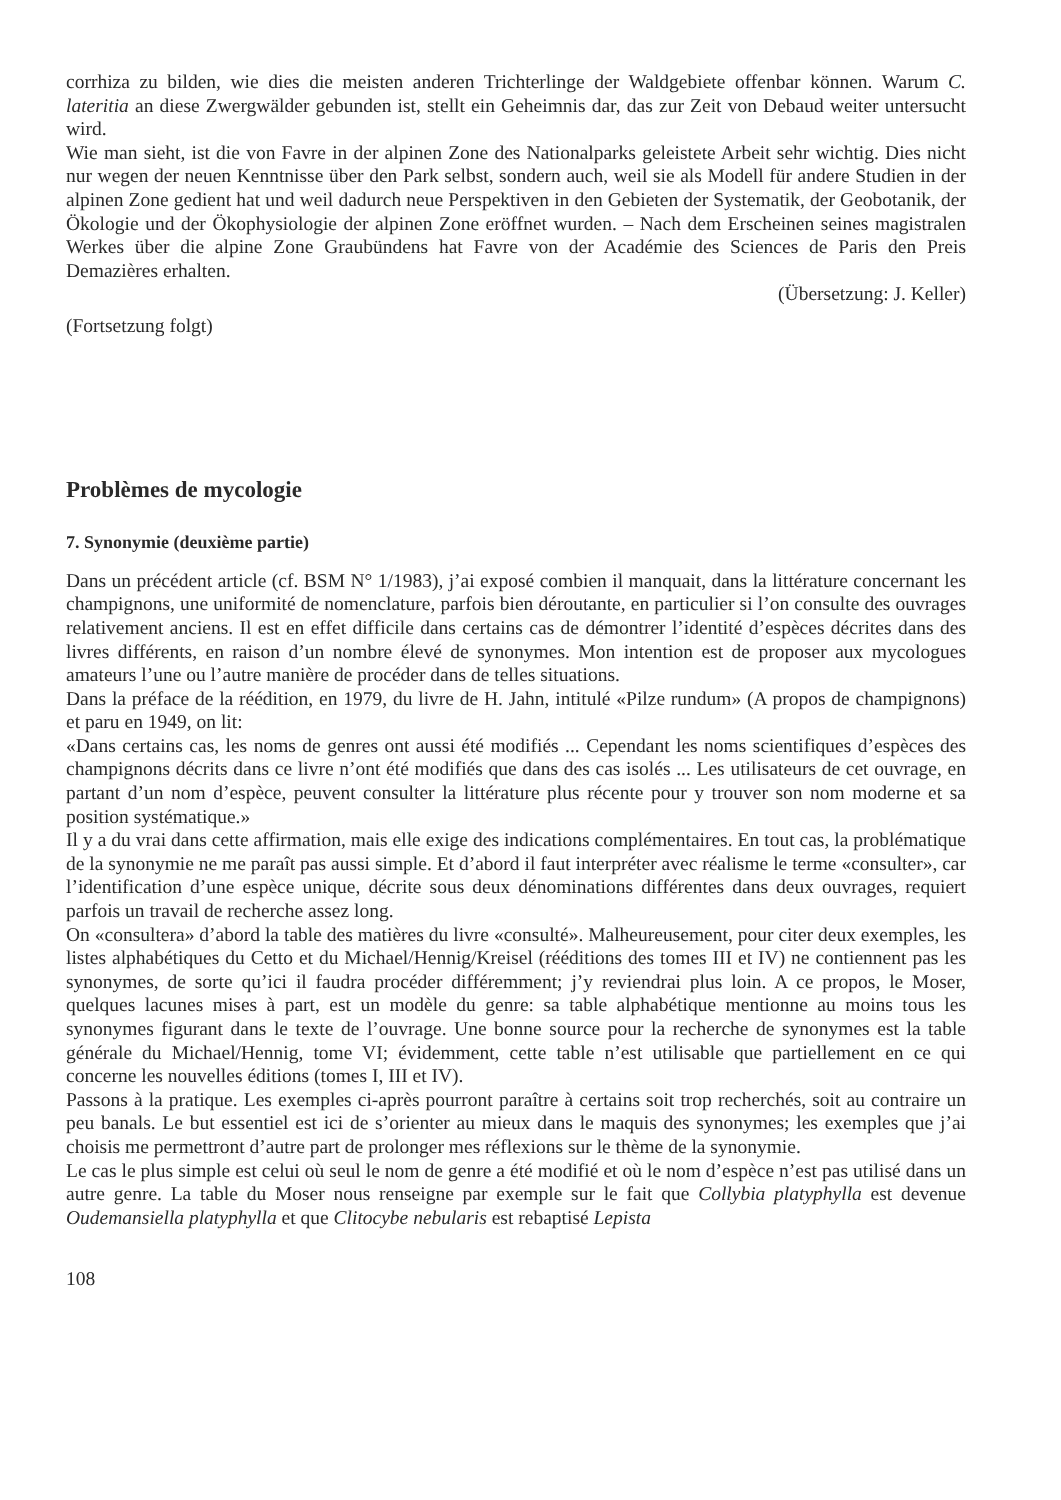corrhiza zu bilden, wie dies die meisten anderen Trichterlinge der Waldgebiete offenbar können. Warum C. lateritia an diese Zwergwälder gebunden ist, stellt ein Geheimnis dar, das zur Zeit von Debaud weiter untersucht wird.
Wie man sieht, ist die von Favre in der alpinen Zone des Nationalparks geleistete Arbeit sehr wichtig. Dies nicht nur wegen der neuen Kenntnisse über den Park selbst, sondern auch, weil sie als Modell für andere Studien in der alpinen Zone gedient hat und weil dadurch neue Perspektiven in den Gebieten der Systematik, der Geobotanik, der Ökologie und der Ökophysiologie der alpinen Zone eröffnet wurden. – Nach dem Erscheinen seines magistralen Werkes über die alpine Zone Graubündens hat Favre von der Académie des Sciences de Paris den Preis Demazières erhalten.
(Übersetzung: J. Keller)
(Fortsetzung folgt)
Problèmes de mycologie
7. Synonymie (deuxième partie)
Dans un précédent article (cf. BSM N° 1/1983), j’ai exposé combien il manquait, dans la littérature concernant les champignons, une uniformité de nomenclature, parfois bien déroutante, en particulier si l’on consulte des ouvrages relativement anciens. Il est en effet difficile dans certains cas de démontrer l’identité d’espèces décrites dans des livres différents, en raison d’un nombre élevé de synonymes. Mon intention est de proposer aux mycologues amateurs l’une ou l’autre manière de procéder dans de telles situations.
Dans la préface de la réédition, en 1979, du livre de H. Jahn, intitulé «Pilze rundum» (A propos de champignons) et paru en 1949, on lit:
«Dans certains cas, les noms de genres ont aussi été modifiés ... Cependant les noms scientifiques d’espèces des champignons décrits dans ce livre n’ont été modifiés que dans des cas isolés ... Les utilisateurs de cet ouvrage, en partant d’un nom d’espèce, peuvent consulter la littérature plus récente pour y trouver son nom moderne et sa position systématique.»
Il y a du vrai dans cette affirmation, mais elle exige des indications complémentaires. En tout cas, la problématique de la synonymie ne me paraît pas aussi simple. Et d’abord il faut interpréter avec réalisme le terme «consulter», car l’identification d’une espèce unique, décrite sous deux dénominations différentes dans deux ouvrages, requiert parfois un travail de recherche assez long.
On «consultera» d’abord la table des matières du livre «consulté». Malheureusement, pour citer deux exemples, les listes alphabétiques du Cetto et du Michael/Hennig/Kreisel (rééditions des tomes III et IV) ne contiennent pas les synonymes, de sorte qu’ici il faudra procéder différemment; j’y reviendrai plus loin. A ce propos, le Moser, quelques lacunes mises à part, est un modèle du genre: sa table alphabétique mentionne au moins tous les synonymes figurant dans le texte de l’ouvrage. Une bonne source pour la recherche de synonymes est la table générale du Michael/Hennig, tome VI; évidemment, cette table n’est utilisable que partiellement en ce qui concerne les nouvelles éditions (tomes I, III et IV).
Passons à la pratique. Les exemples ci-après pourront paraître à certains soit trop recherchés, soit au contraire un peu banals. Le but essentiel est ici de s’orienter au mieux dans le maquis des synonymes; les exemples que j’ai choisis me permettront d’autre part de prolonger mes réflexions sur le thème de la synonymie.
Le cas le plus simple est celui où seul le nom de genre a été modifié et où le nom d’espèce n’est pas utilisé dans un autre genre. La table du Moser nous renseigne par exemple sur le fait que Collybia platyphylla est devenue Oudemansiella platyphylla et que Clitocybe nebularis est rebaptisé Lepista
108